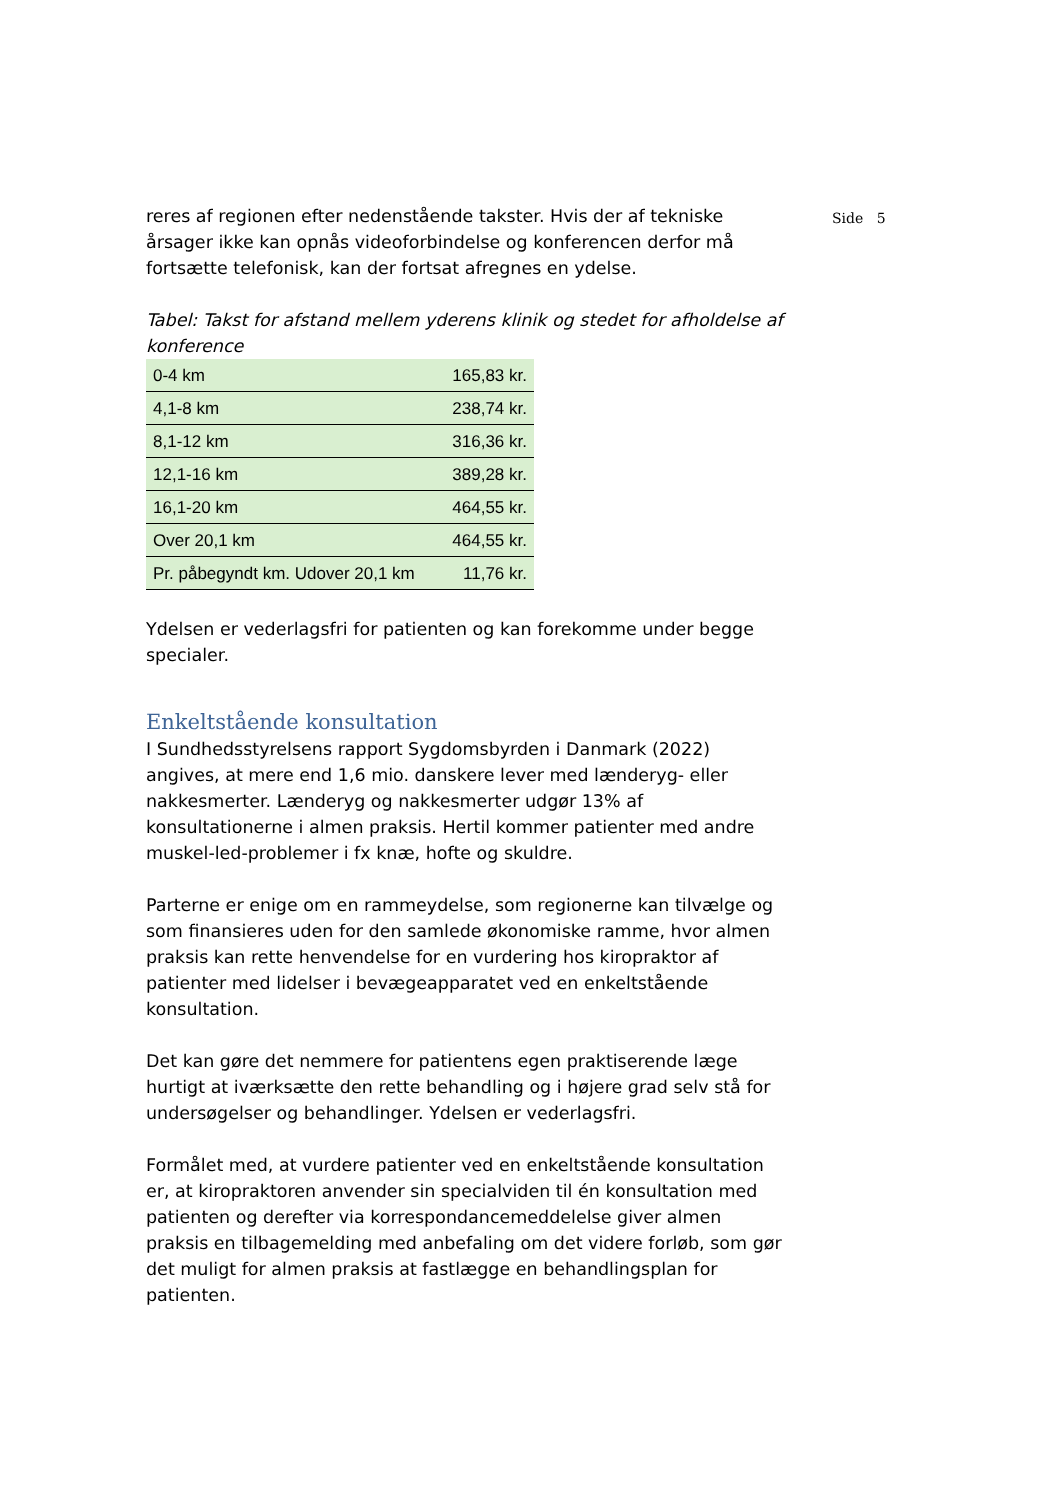reres af regionen efter nedenstående takster. Hvis der af tekniske årsager ikke kan opnås videoforbindelse og konferencen derfor må fortsætte telefonisk, kan der fortsat afregnes en ydelse.
Tabel: Takst for afstand mellem yderens klinik og stedet for afholdelse af konference
| 0-4 km | 165,83 kr. |
| 4,1-8 km | 238,74 kr. |
| 8,1-12 km | 316,36 kr. |
| 12,1-16 km | 389,28 kr. |
| 16,1-20 km | 464,55 kr. |
| Over 20,1 km | 464,55 kr. |
| Pr. påbegyndt km. Udover 20,1 km | 11,76 kr. |
Ydelsen er vederlagsfri for patienten og kan forekomme under begge specialer.
Enkeltstående konsultation
I Sundhedsstyrelsens rapport Sygdomsbyrden i Danmark (2022) angives, at mere end 1,6 mio. danskere lever med lænderyg- eller nakkesmerter. Lænderyg og nakkesmerter udgør 13% af konsultationerne i almen praksis. Hertil kommer patienter med andre muskel-led-problemer i fx knæ, hofte og skuldre.
Parterne er enige om en rammeydelse, som regionerne kan tilvælge og som finansieres uden for den samlede økonomiske ramme, hvor almen praksis kan rette henvendelse for en vurdering hos kiropraktor af patienter med lidelser i bevægeapparatet ved en enkeltstående konsultation.
Det kan gøre det nemmere for patientens egen praktiserende læge hurtigt at iværksætte den rette behandling og i højere grad selv stå for undersøgelser og behandlinger. Ydelsen er vederlagsfri.
Formålet med, at vurdere patienter ved en enkeltstående konsultation er, at kiropraktoren anvender sin specialviden til én konsultation med patienten og derefter via korrespondancemeddelelse giver almen praksis en tilbagemelding med anbefaling om det videre forløb, som gør det muligt for almen praksis at fastlægge en behandlingsplan for patienten.
Side 5